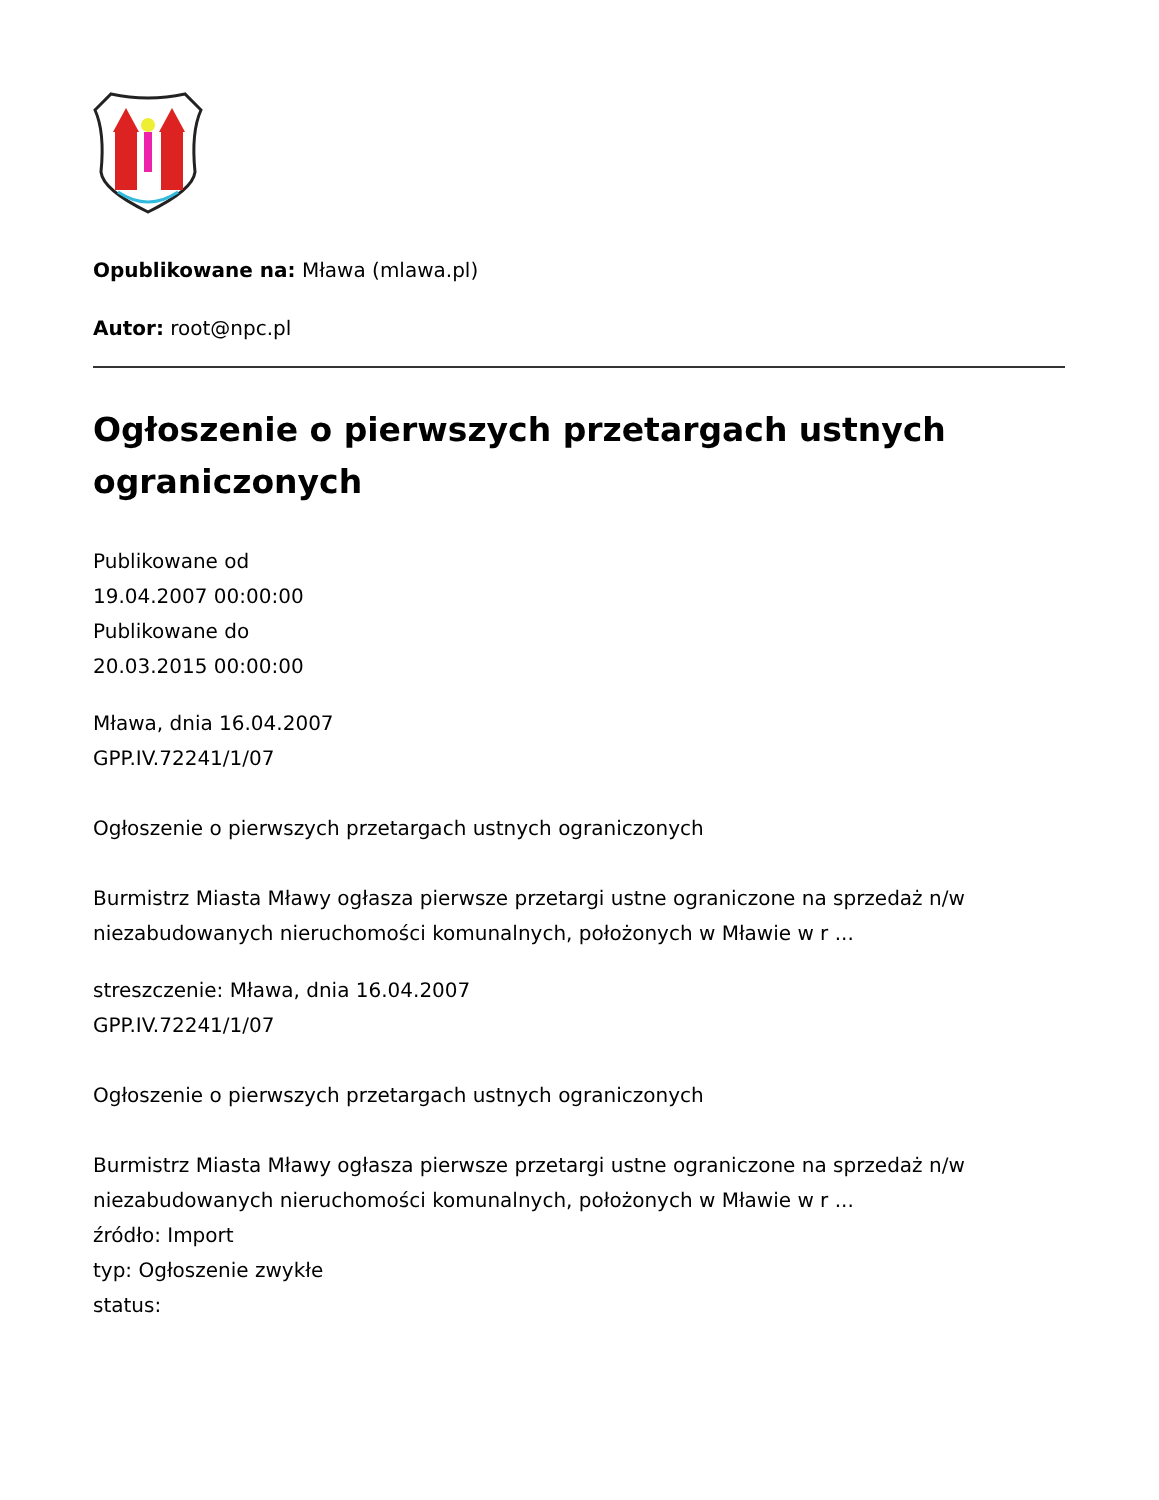Opublikowane na: Mława (mlawa.pl)
Autor: root@npc.pl
Ogłoszenie o pierwszych przetargach ustnych ograniczonych
Publikowane od
19.04.2007 00:00:00
Publikowane do
20.03.2015 00:00:00
Mława, dnia 16.04.2007
GPP.IV.72241/1/07
Ogłoszenie o pierwszych przetargach ustnych ograniczonych
Burmistrz Miasta Mławy ogłasza pierwsze przetargi ustne ograniczone na sprzedaż n/w niezabudowanych nieruchomości komunalnych, położonych w Mławie w r ...
streszczenie: Mława, dnia 16.04.2007
GPP.IV.72241/1/07
Ogłoszenie o pierwszych przetargach ustnych ograniczonych
Burmistrz Miasta Mławy ogłasza pierwsze przetargi ustne ograniczone na sprzedaż n/w niezabudowanych nieruchomości komunalnych, położonych w Mławie w r ...
źródło: Import
typ: Ogłoszenie zwykłe
status: